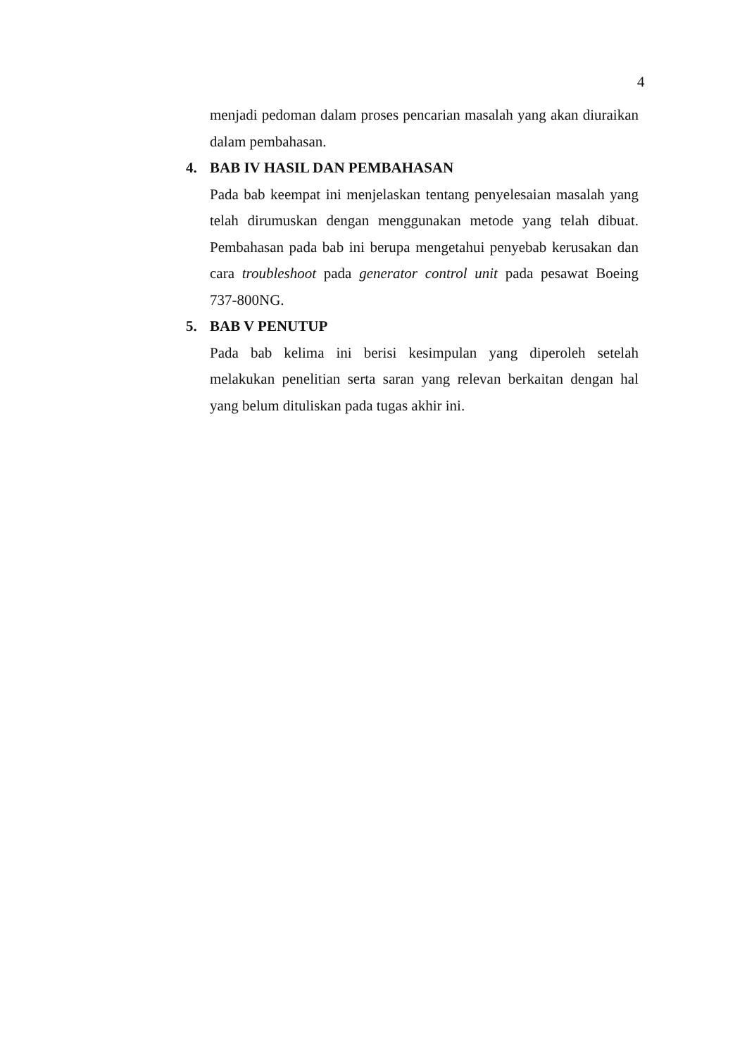4
menjadi pedoman dalam proses pencarian masalah yang akan diuraikan dalam pembahasan.
4. BAB IV HASIL DAN PEMBAHASAN
Pada bab keempat ini menjelaskan tentang penyelesaian masalah yang telah dirumuskan dengan menggunakan metode yang telah dibuat. Pembahasan pada bab ini berupa mengetahui penyebab kerusakan dan cara troubleshoot pada generator control unit pada pesawat Boeing 737-800NG.
5. BAB V PENUTUP
Pada bab kelima ini berisi kesimpulan yang diperoleh setelah melakukan penelitian serta saran yang relevan berkaitan dengan hal yang belum dituliskan pada tugas akhir ini.